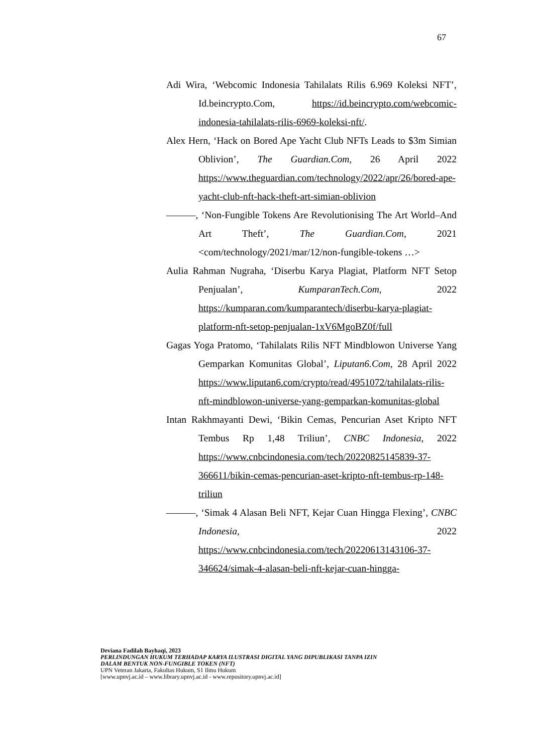67
Adi Wira, ‘Webcomic Indonesia Tahilalats Rilis 6.969 Koleksi NFT’, Id.beincrypto.Com, https://id.beincrypto.com/webcomic-indonesia-tahilalats-rilis-6969-koleksi-nft/.
Alex Hern, ‘Hack on Bored Ape Yacht Club NFTs Leads to $3m Simian Oblivion’, The Guardian.Com, 26 April 2022 https://www.theguardian.com/technology/2022/apr/26/bored-ape-yacht-club-nft-hack-theft-art-simian-oblivion
———, ‘Non-Fungible Tokens Are Revolutionising The Art World–And Art Theft’, The Guardian.Com, 2021 <com/technology/2021/mar/12/non-fungible-tokens …>
Aulia Rahman Nugraha, ‘Diserbu Karya Plagiat, Platform NFT Setop Penjualan’, KumparanTech.Com, 2022 https://kumparan.com/kumparantech/diserbu-karya-plagiat-platform-nft-setop-penjualan-1xV6MgoBZ0f/full
Gagas Yoga Pratomo, ‘Tahilalats Rilis NFT Mindblowon Universe Yang Gemparkan Komunitas Global’, Liputan6.Com, 28 April 2022 https://www.liputan6.com/crypto/read/4951072/tahilalats-rilis-nft-mindblowon-universe-yang-gemparkan-komunitas-global
Intan Rakhmayanti Dewi, ‘Bikin Cemas, Pencurian Aset Kripto NFT Tembus Rp 1,48 Triliun’, CNBC Indonesia, 2022 https://www.cnbcindonesia.com/tech/20220825145839-37-366611/bikin-cemas-pencurian-aset-kripto-nft-tembus-rp-148-triliun
———, ‘Simak 4 Alasan Beli NFT, Kejar Cuan Hingga Flexing’, CNBC Indonesia, 2022 https://www.cnbcindonesia.com/tech/20220613143106-37-346624/simak-4-alasan-beli-nft-kejar-cuan-hingga-
Deviana Fadilah Bayhaqi, 2023
PERLINDUNGAN HUKUM TERHADAP KARYA ILUSTRASI DIGITAL YANG DIPUBLIKASI TANPA IZIN
DALAM BENTUK NON-FUNGIBLE TOKEN (NFT)
UPN Veteran Jakarta, Fakultas Hukum, S1 Ilmu Hukum
[www.upnvj.ac.id – www.library.upnvj.ac.id - www.repository.upnvj.ac.id]